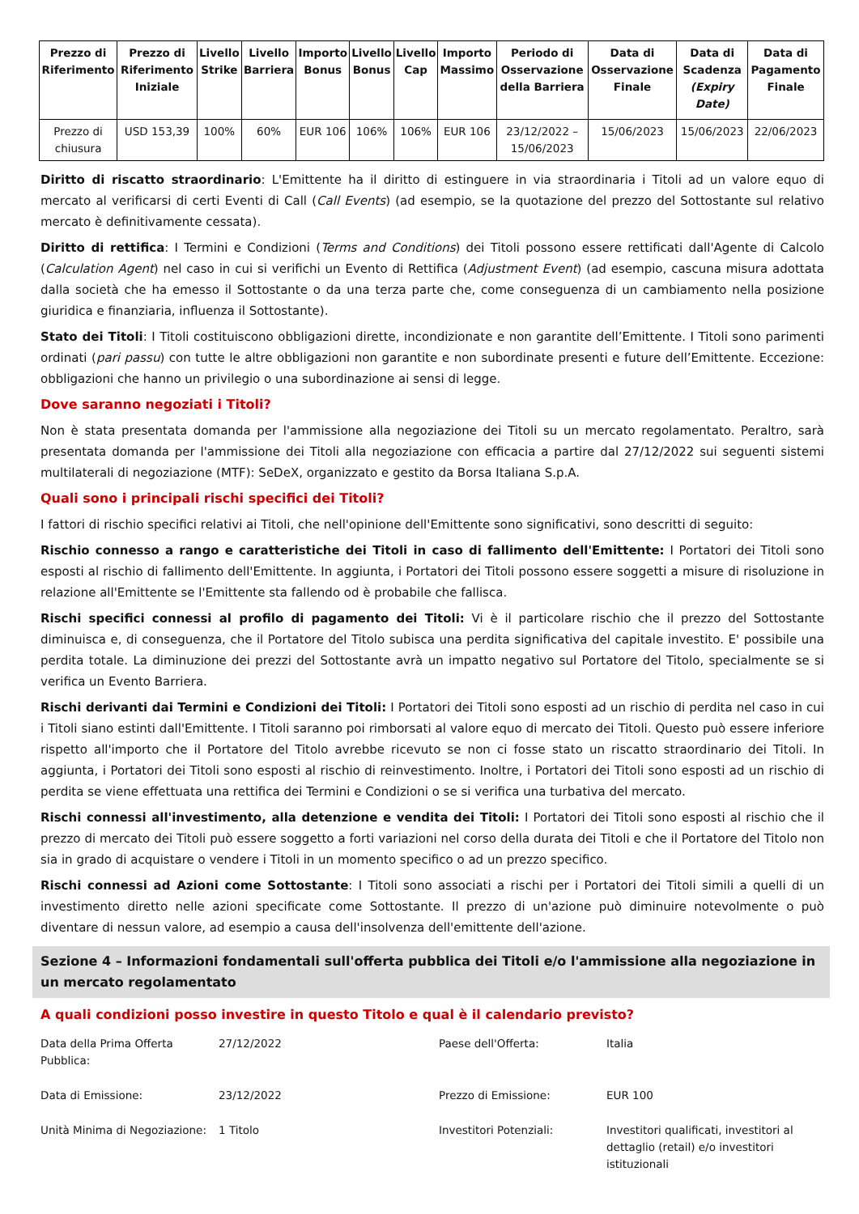| Prezzo di Riferimento | Prezzo di Riferimento Iniziale | Livello Strike | Livello Barriera | Importo Bonus | Livello Bonus | Livello Cap | Importo Massimo | Periodo di Osservazione della Barriera | Data di Osservazione Finale | Data di Scadenza (Expiry Date) | Data di Pagamento Finale |
| --- | --- | --- | --- | --- | --- | --- | --- | --- | --- | --- | --- |
| Prezzo di chiusura | USD 153,39 | 100% | 60% | EUR 106 | 106% | 106% | EUR 106 | 23/12/2022 – 15/06/2023 | 15/06/2023 | 15/06/2023 | 22/06/2023 |
Diritto di riscatto straordinario: L'Emittente ha il diritto di estinguere in via straordinaria i Titoli ad un valore equo di mercato al verificarsi di certi Eventi di Call (Call Events) (ad esempio, se la quotazione del prezzo del Sottostante sul relativo mercato è definitivamente cessata).
Diritto di rettifica: I Termini e Condizioni (Terms and Conditions) dei Titoli possono essere rettificati dall'Agente di Calcolo (Calculation Agent) nel caso in cui si verifichi un Evento di Rettifica (Adjustment Event) (ad esempio, cascuna misura adottata dalla società che ha emesso il Sottostante o da una terza parte che, come conseguenza di un cambiamento nella posizione giuridica e finanziaria, influenza il Sottostante).
Stato dei Titoli: I Titoli costituiscono obbligazioni dirette, incondizionate e non garantite dell’Emittente. I Titoli sono parimenti ordinati (pari passu) con tutte le altre obbligazioni non garantite e non subordinate presenti e future dell’Emittente. Eccezione: obbligazioni che hanno un privilegio o una subordinazione ai sensi di legge.
Dove saranno negoziati i Titoli?
Non è stata presentata domanda per l'ammissione alla negoziazione dei Titoli su un mercato regolamentato. Peraltro, sarà presentata domanda per l'ammissione dei Titoli alla negoziazione con efficacia a partire dal 27/12/2022 sui seguenti sistemi multilaterali di negoziazione (MTF): SeDeX, organizzato e gestito da Borsa Italiana S.p.A.
Quali sono i principali rischi specifici dei Titoli?
I fattori di rischio specifici relativi ai Titoli, che nell'opinione dell'Emittente sono significativi, sono descritti di seguito:
Rischio connesso a rango e caratteristiche dei Titoli in caso di fallimento dell'Emittente: I Portatori dei Titoli sono esposti al rischio di fallimento dell'Emittente. In aggiunta, i Portatori dei Titoli possono essere soggetti a misure di risoluzione in relazione all'Emittente se l'Emittente sta fallendo od è probabile che fallisca.
Rischi specifici connessi al profilo di pagamento dei Titoli: Vi è il particolare rischio che il prezzo del Sottostante diminuisca e, di conseguenza, che il Portatore del Titolo subisca una perdita significativa del capitale investito. E' possibile una perdita totale. La diminuzione dei prezzi del Sottostante avrà un impatto negativo sul Portatore del Titolo, specialmente se si verifica un Evento Barriera.
Rischi derivanti dai Termini e Condizioni dei Titoli: I Portatori dei Titoli sono esposti ad un rischio di perdita nel caso in cui i Titoli siano estinti dall'Emittente. I Titoli saranno poi rimborsati al valore equo di mercato dei Titoli. Questo può essere inferiore rispetto all'importo che il Portatore del Titolo avrebbe ricevuto se non ci fosse stato un riscatto straordinario dei Titoli. In aggiunta, i Portatori dei Titoli sono esposti al rischio di reinvestimento. Inoltre, i Portatori dei Titoli sono esposti ad un rischio di perdita se viene effettuata una rettifica dei Termini e Condizioni o se si verifica una turbativa del mercato.
Rischi connessi all'investimento, alla detenzione e vendita dei Titoli: I Portatori dei Titoli sono esposti al rischio che il prezzo di mercato dei Titoli può essere soggetto a forti variazioni nel corso della durata dei Titoli e che il Portatore del Titolo non sia in grado di acquistare o vendere i Titoli in un momento specifico o ad un prezzo specifico.
Rischi connessi ad Azioni come Sottostante: I Titoli sono associati a rischi per i Portatori dei Titoli simili a quelli di un investimento diretto nelle azioni specificate come Sottostante. Il prezzo di un'azione può diminuire notevolmente o può diventare di nessun valore, ad esempio a causa dell'insolvenza dell'emittente dell'azione.
Sezione 4 – Informazioni fondamentali sull'offerta pubblica dei Titoli e/o l'ammissione alla negoziazione in un mercato regolamentato
A quali condizioni posso investire in questo Titolo e qual è il calendario previsto?
| Data della Prima Offerta Pubblica: | 27/12/2022 | Paese dell'Offerta: | Italia |
| Data di Emissione: | 23/12/2022 | Prezzo di Emissione: | EUR 100 |
| Unità Minima di Negoziazione: | 1 Titolo | Investitori Potenziali: | Investitori qualificati, investitori al dettaglio (retail) e/o investitori istituzionali |